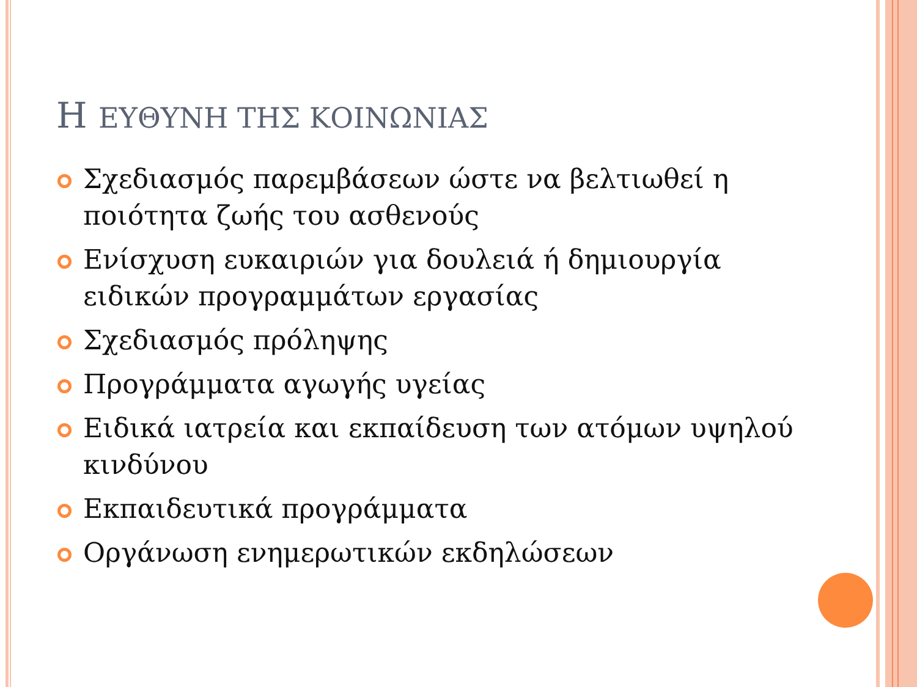Η ΕΥΘΥΝΗ ΤΗΣ ΚΟΙΝΩΝΙΑΣ
Σχεδιασμός παρεμβάσεων ώστε να βελτιωθεί η ποιότητα ζωής του ασθενούς
Ενίσχυση ευκαιριών για δουλειά ή δημιουργία ειδικών προγραμμάτων εργασίας
Σχεδιασμός πρόληψης
Προγράμματα αγωγής υγείας
Ειδικά ιατρεία και εκπαίδευση των ατόμων υψηλού κινδύνου
Εκπαιδευτικά προγράμματα
Οργάνωση ενημερωτικών εκδηλώσεων